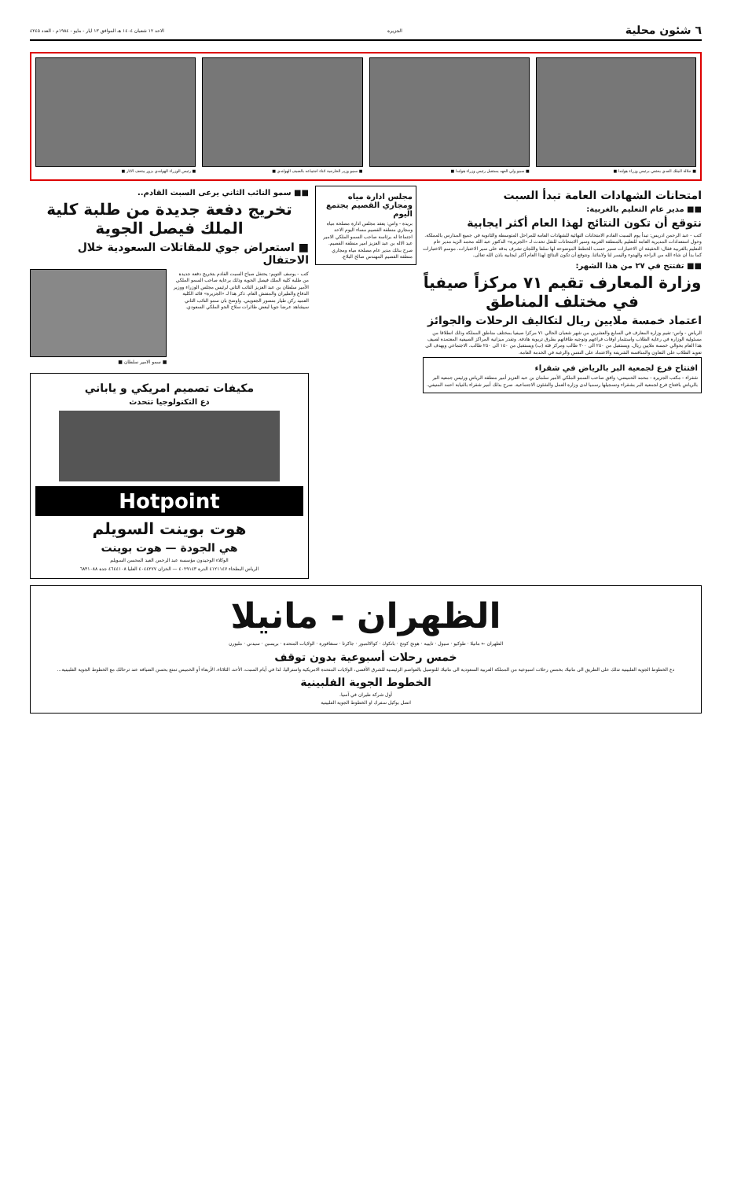٦ شئون محلية الجزيرة الاحد ١٢ شعبان ١٤٠٤ هـ الموافق ١٣ ايار - مايو - ١٩٨٤م - العدد ٤٢٤٥
■ جلالة الملك الفدي يحتفي برئيس وزراء هولندا ■
■ سمو ولي العهد يستقبل رئيس وزراء هولندا ■
■ سمو وزير الخارجية اثناء اجتماعه بالضيف الهولندي ■
■ رئيس الوزراء الهولندي يزور متحف الاثار ■
امتحانات الشهادات العامة تبدأ السبت
■■ مدير عام التعليم بالغربية:
نتوقع أن تكون النتائج لهذا العام أكثر ايجابية
كتب - عبد الرحمن ادريس: تبدأ يوم السبت القادم الامتحانات النهائية للشهادات العامة للمراحل المتوسطة والثانوية في جميع المدارس بالمملكة. وحول استعدادات المديرية العامة للتعليم بالمنطقة الغربية وسير الامتحانات للنقل تحدث لـ «الجزيرة» الدكتور عبد الله محمد الزيد مدير عام التعليم بالغربية فقال: الحقيقة ان الاختبارات تسير حسب الخطط الموضوعة لها سلفا واللجان تشرف بدقة على سير الاختبارات. موسم الاختبارات كما بدأ ان شاء الله من الراحة والهدوء واليسر لنا ولابنائنا. ونتوقع أن تكون النتائج لهذا العام أكثر ايجابية باذن الله تعالى.
■■ تفتتح في ٢٧ من هذا الشهر:
وزارة المعارف تقيم ٧١ مركزاً صيفياً في مختلف المناطق
اعتماد خمسة ملايين ريال لتكاليف الرحلات والجوائز
الرياض - واس: تقيم وزارة المعارف في السابع والعشرين من شهر شعبان الحالي ٧١ مركزا صيفيا بمختلف مناطق المملكة وذلك انطلاقا من مسئولية الوزارة في رعاية الطلاب واستثمار اوقات فراغهم وتوجيه طاقاتهم بطرق تربوية هادفة. وتقدر ميزانية المراكز الصيفية المعتمدة لصيف هذا العام بحوالي خمسة ملايين ريال. ويستقبل من ٢٥٠ الى ٣٠٠ طالب ومركز فئة (ب) ويستقبل من ١٥٠ الى ٢٥٠ طالب. الاجتماعي ويهدف الى تعويد الطلاب على التعاون والمنافسة الشريفة والاعتماد على النفس والرغبة في الخدمة العامة.
افتتاح فرع لجمعية البر بالرياض في شقراء
شقراء - مكتب الجزيرة - محمد الحميضي: وافق صاحب السمو الملكي الأمير سلمان بن عبد العزيز أمير منطقة الرياض ورئيس جمعية البر بالرياض بافتتاح فرع لجمعية البر بشقراء وتسجيلها رسميا لدى وزارة العمل والشئون الاجتماعية. صرح بذلك أمير شقراء بالنيابة احمد المنيفي.
مجلس ادارة مياه ومجاري القصيم يجتمع اليوم
بريدة - واس: يعقد مجلس ادارة مصلحة مياه ومجاري منطقة القصيم مساء اليوم الاحد اجتماعا له برئاسة صاحب السمو الملكي الامير عبد الاله بن عبد العزيز امير منطقة القصيم. صرح بذلك مدير عام مصلحة مياه ومجاري منطقة القصيم المهندس صالح البلاع.
■■ سمو النائب الثاني يرعى السبت القادم..
تخريج دفعة جديدة من طلبة كلية الملك فيصل الجوية
■ استعراض جوي للمقاتلات السعودية خلال الاحتفال
كتب - يوسف التويم: يحتفل صباح السبت القادم بتخريج دفعة جديدة من طلبة كلية الملك فيصل الجوية وذلك برعاية صاحب السمو الملكي الأمير سلطان بن عبد العزيز النائب الثاني لرئيس مجلس الوزراء ووزير الدفاع والطيران والمفتش العام. ذكر هذا لـ «الجزيرة» قائد الكلية العميد ركن طيار منصور الجعويني. واوضح بان سمو النائب الثاني سيشاهد عرضا جويا لبعض طائرات سلاح الجو الملكي السعودي.
■ سمو الامير سلطان ■
مكيفات تصميم امريكي و ياباني
دع التكنولوجيا تتحدث
Hotpoint
هوت بوينت السويلم
هي الجودة — هوت بوينت
الوكلاء الوحيدون مؤسسة عبد الرحمن العبد المحسن السويلم
الرياض البطحاء ٤١٢١١٤٧ الدرة ٤٠٢٩١٤٣ — الخزان ٤٠٤٤٢٧٧ العليا ٤٦٤٤١٠٨ جدة ٦٨٣١٠٨٨
الظهران - مانيلا
الظهران ← مانيلا · طوكيو · سيول · تايبيه · هونج كونج · بانكوك · كوالالمبور · جاكرتا · سنغافورة · الولايات المتحدة · بريسبن · سيدني · ملبورن
خمس رحلات أسبوعية بدون توقف
دع الخطوط الجوية الفلبينية تدلك على الطريق الى مانيلا، بخمس رحلات اسبوعية من المملكة العربية السعودية الى مانيلا، للتوصيل بالعواصم الرئيسية للشرق الأقصى، الولايات المتحدة الامريكية واستراليا. لذا في أيام السبت، الأحد، الثلاثاء، الأربعاء أو الخميس تمتع بحسن الضيافة عند ترحالك مع الخطوط الجوية الفلبينية...
الخطوط الجوية الفلبينية
أول شركة طيران في آسيا.
اتصل بوكيل سفرك او الخطوط الجوية الفلبينية